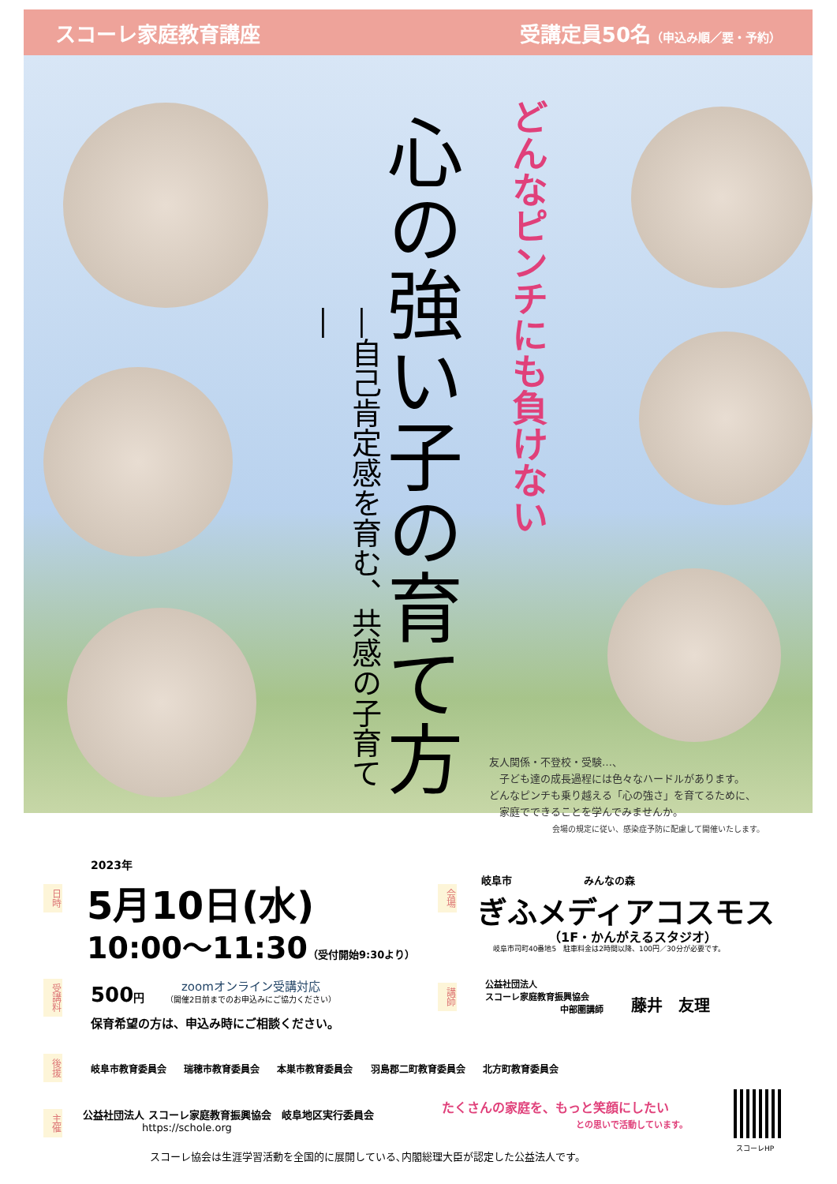スコーレ家庭教育講座 受講定員50名（申込み順／要・予約）
どんなピンチにも負けない
心の強い子の育て方
―自己肯定感を育む、共感の子育て―
友人関係・不登校・受験…、
　子ども達の成長過程には色々なハードルがあります。
どんなピンチも乗り越える「心の強さ」を育てるために、
　家庭でできることを学んでみませんか。
会場の規定に従い、感染症予防に配慮して開催いたします。
日時
2023年
5月10日(水)
10:00〜11:30（受付開始9:30より）
会場
岐阜市　　　　　　　みんなの森
ぎふメディアコスモス
（1F・かんがえるスタジオ）
岐阜市司町40番地5　駐車料金は2時間以降、100円／30分が必要です。
受講料
500円 zoomオンライン受講対応
（開催2日前までのお申込みにご協力ください）
保育希望の方は、申込み時にご相談ください。
講師
公益社団法人
スコーレ家庭教育振興協会
中部圏講師
藤井　友理
後援
岐阜市教育委員会 瑞穂市教育委員会 本巣市教育委員会 羽島郡二町教育委員会 北方町教育委員会
主催
公益社団法人 スコーレ家庭教育振興協会　岐阜地区実行委員会
https://schole.org
たくさんの家庭を、もっと笑顔にしたい
との思いで活動しています。
スコーレHP
スコーレ協会は生涯学習活動を全国的に展開している､内閣総理大臣が認定した公益法人です。